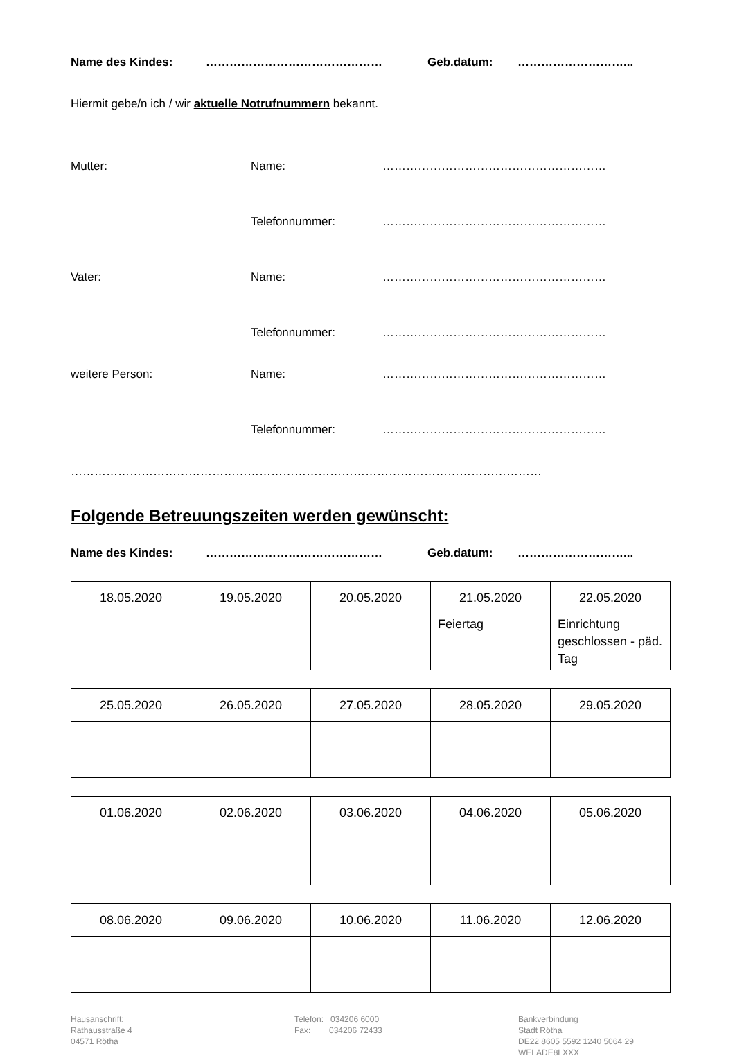Name des Kindes: ……………………………………… Geb.datum: ………………………...
Hiermit gebe/n ich / wir aktuelle Notrufnummern bekannt.
Mutter: Name: …………………………………………………
Telefonnummer: …………………………………………………
Vater: Name: …………………………………………………
Telefonnummer: …………………………………………………
weitere Person: Name: …………………………………………………
Telefonnummer: …………………………………………………
…………………………………………………………………………………………………………
Folgende Betreuungszeiten werden gewünscht:
Name des Kindes: ……………………………………… Geb.datum: ………………………...
| 18.05.2020 | 19.05.2020 | 20.05.2020 | 21.05.2020 | 22.05.2020 |
| --- | --- | --- | --- | --- |
| | | | Feiertag | Einrichtung geschlossen - päd. Tag |
| 25.05.2020 | 26.05.2020 | 27.05.2020 | 28.05.2020 | 29.05.2020 |
| --- | --- | --- | --- | --- |
| 01.06.2020 | 02.06.2020 | 03.06.2020 | 04.06.2020 | 05.06.2020 |
| --- | --- | --- | --- | --- |
| 08.06.2020 | 09.06.2020 | 10.06.2020 | 11.06.2020 | 12.06.2020 |
| --- | --- | --- | --- | --- |
Hausanschrift:
Rathausstraße 4
04571 Rötha
Telefon: 034206 6000
Fax: 034206 72433
Bankverbindung
Stadt Rötha
DE22 8605 5592 1240 5064 29
WELADE8LXXX